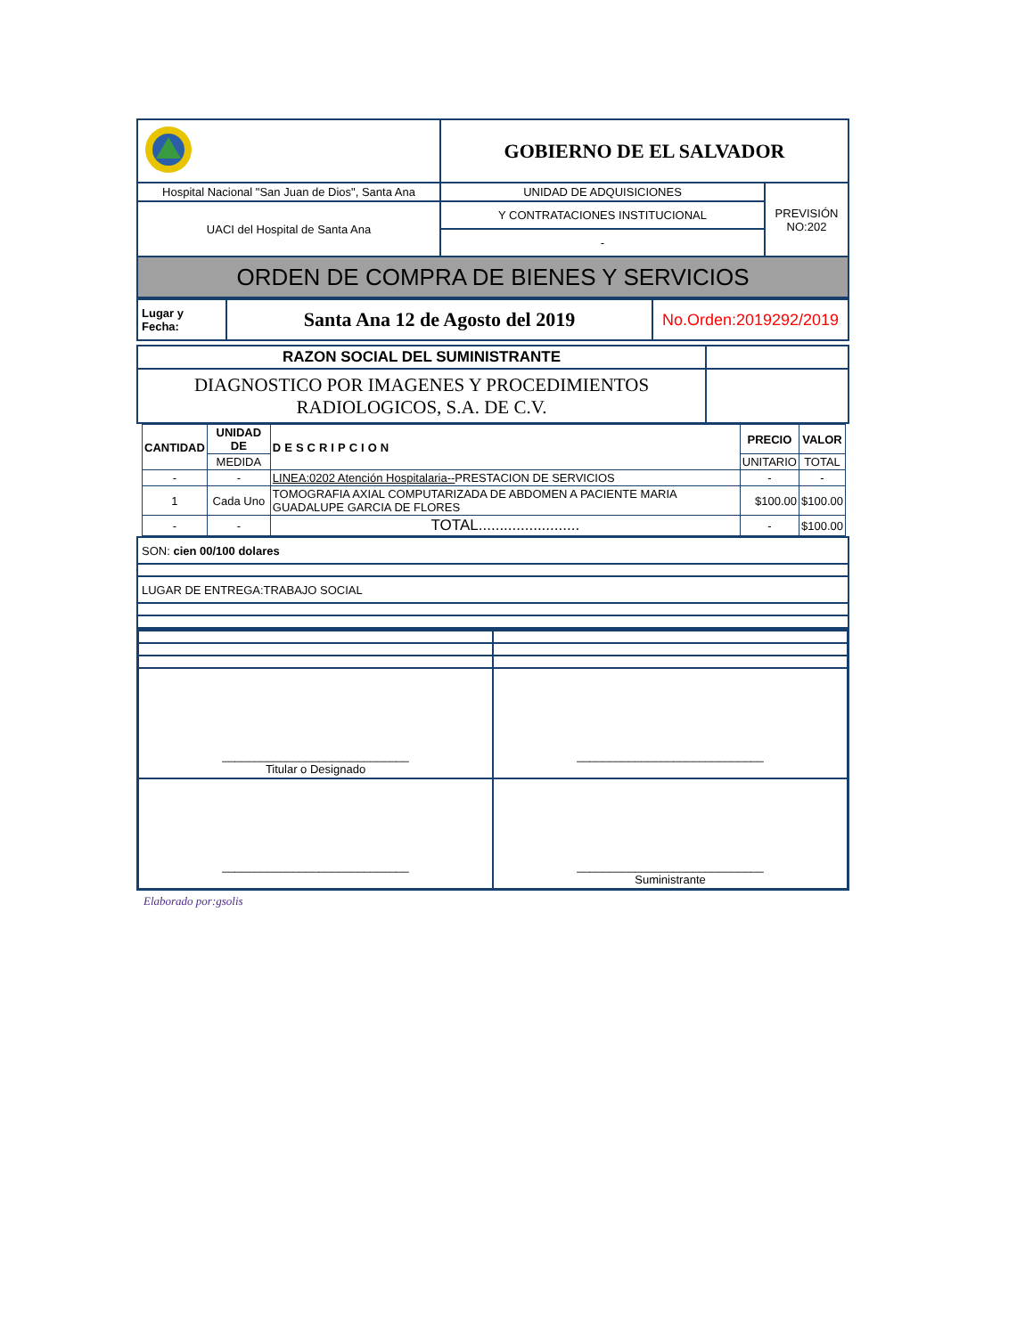| | GOBIERNO DE EL SALVADOR | |
| Hospital Nacional "San Juan de Dios", Santa Ana | UNIDAD DE ADQUISICIONES | PREVISIÓN NO:202 |
| UACI del Hospital de Santa Ana | Y CONTRATACIONES INSTITUCIONAL | |
| | - | |
| ORDEN DE COMPRA DE BIENES Y SERVICIOS | | |
| Lugar y Fecha: | Santa Ana 12 de Agosto del 2019 | No.Orden:2019292/2019 |
| RAZON SOCIAL DEL SUMINISTRANTE | |
| DIAGNOSTICO POR IMAGENES Y PROCEDIMIENTOS RADIOLOGICOS, S.A. DE C.V. | |
| CANTIDAD | UNIDAD DE | DESCRIPCION | PRECIO | VALOR |
| --- | --- | --- | --- | --- |
| | MEDIDA | | UNITARIO | TOTAL |
| - | - | LINEA:0202 Atención Hospitalaria-- PRESTACION DE SERVICIOS | - | - |
| 1 | Cada Uno | TOMOGRAFIA AXIAL COMPUTARIZADA DE ABDOMEN A PACIENTE MARIA GUADALUPE GARCIA DE FLORES | $100.00 | $100.00 |
| - | - | TOTAL........................ | - | $100.00 |
| SON: cien 00/100 dolares |
| LUGAR DE ENTREGA:TRABAJO SOCIAL |
| _____________________________ Titular o Designado | _____________________________ |
| _____________________________ | _____________________________ Suministrante |
Elaborado por:gsolis